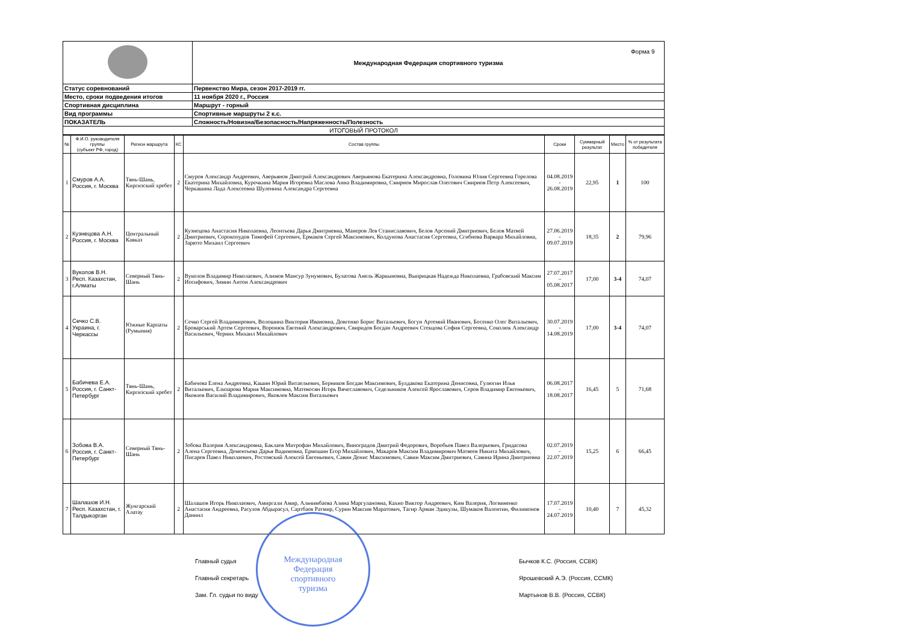Форма 9
| | Международная Федерация спортивного туризма |
| Статус соревнований | Первенство Мира, сезон 2017-2019 гг. |
| Место, сроки подведения итогов | 11 ноября 2020 г., Россия |
| Спортивная дисциплина | Маршрут - горный |
| Вид программы | Спортивные маршруты 2 к.с. |
| ПОКАЗАТЕЛЬ | Сложность/Новизна/Безопасность/Напряженность/Полезность |
| ИТОГОВЫЙ ПРОТОКОЛ | |
| № | Ф.И.О. руководителя группы (субъект РФ, город) | Регион маршрута | КС | Состав группы | Сроки | Суммарный результат | Место | % от результата победителя |
| --- | --- | --- | --- | --- | --- | --- | --- | --- |
| 1 | Смуров А.А. Россия, г. Москва | Тянь-Шань, Киргизский хребет | 2 | Смуров Александр Андреевич, Аверьянов Дмитрий Александрович Аверьянова Екатерина Александровна, Головина Юлия Сергеевна Горелова Екатерина Михайловна, Курочкина Мария Игоревна Маслова Анна Владимировна, Смирнов Мирослав Олегович Смирнов Петр Алексеевич, Черкашина Лада Алексеевна Шуленина Александра Сергеевна | 04.08.2019 - 26.08.2019 | 22,95 | 1 | 100 |
| 2 | Кузнецова А.Н. Россия, г. Москва | Центральный Кавказ | 2 | Кузнецова Анастасия Николаевна, Леонтьева Дарья Дмитриевна, Манеров Лев Станиславович, Белов Арсений Дмитриевич, Белов Матвей Дмитриевич, Сорокопудов Тимофей Сергеевич, Ермаков Сергей Максимович, Колдунова Анастасия Сергеевна, Сгибнева Варвара Михайловна, Зарюто Михаил Сергеевич | 27.06.2019 - 09.07.2019 | 18,35 | 2 | 79,96 |
| 3 | Вуколов В.Н. Респ. Казахстан, г.Алматы | Северный Тянь-Шань | 2 | Вуколов Владимир Николаевич, Алимов Мансур Зунумович, Булатова Анель Жаркыновна, Выприцкая Надежда Николаевна, Грабовский Максим Иосифович, Зимин Антон Александрович | 27.07.2017 – 05.08.2017 | 17,00 | 3-4 | 74,07 |
| 4 | Сечко С.В. Украина, г. Черкассы | Южные Карпаты (Румыния) | 2 | Сечко Сергей Владимирович, Волошина Виктория Ивановна, Довгенко Борис Витальевич, Богун Артемий Иванович, Босенко Олег Витальевич, Броварський Артем Сергеевич, Воронюк Евгений Александрович, Свиридов Богдан Андреевич Стекцова София Сергеевна, Соколюк Александр Васильевич, Черних Михаил Михайлович | 30.07.2019 - 14.08.2019 | 17,00 | 3-4 | 74,07 |
| 5 | Бабичева Е.А. Россия, г. Санкт-Петербург | Тянь-Шань, Киргизский хребет | 2 | Бабичева Елена Андреевна, Кашин Юрий Витаельевич, Берников Богдан Максимович, Булдакова Екатерина Денисовна, Гулюгин Илья Витальевич, Елизарова Мария Максимовна, Матевосян Игорь Вячеславович, Седельников Алексей Ярославович, Серов Владимир Евгеньевич, Яковлев Василий Владимирович, Яковлев Максим Витальевич | 06.08.2017 - 18.08.2017 | 16,45 | 5 | 71,68 |
| 6 | Зобова В.А. Россия, г. Санкт-Петербург | Северный Тянь-Шань | 2 | Зобова Валерия Александровна, Баклаев Митрофан Михайлович, Виноградов Дмитрий Федорович, Воробьев Павел Валерьевич, Гридасова Алена Сергеевна, Дементьева Дарья Вадимовна, Ермошин Егор Михайлович, Макаров Максим Владимирович Матвеев Никита Михайлович, Писарев Павел Николаевич, Ростовский Алексей Евгеньевич, Савин Денис Максимович, Савин Максим Дмитриевич, Савина Ирина Дмитриевна | 02.07.2019 - 22.07.2019 | 15,25 | 6 | 66,45 |
| 7 | Шалашов И.Н. Респ. Казахстан, г. Талдыкорган | Жунгарский Алатау | 2 | Шалашов Игорь Николаевич, Амиргали Амир, Альчимбаева Алина Маргулановна, Кахно Виктор Андреевич, Ким Валерия, Логвиненко Анастасия Андреевна, Расулов Абдырасул, Сартбаев Ратмир, Сурин Максим Маратович, Тагир Арман Эдикулы, Шумаков Валентин, Филимонов Даниил | 17.07.2019 - 24.07.2019 | 10,40 | 7 | 45,32 |
Главный судья
Главный секретарь
Зам. Гл. судьи по виду
Международная
Федерация
спортивного
туризма
Бычков К.С. (Россия, ССВК)
Ярошевский А.Э. (Россия, ССМК)
Мартынов В.В. (Россия, ССВК)